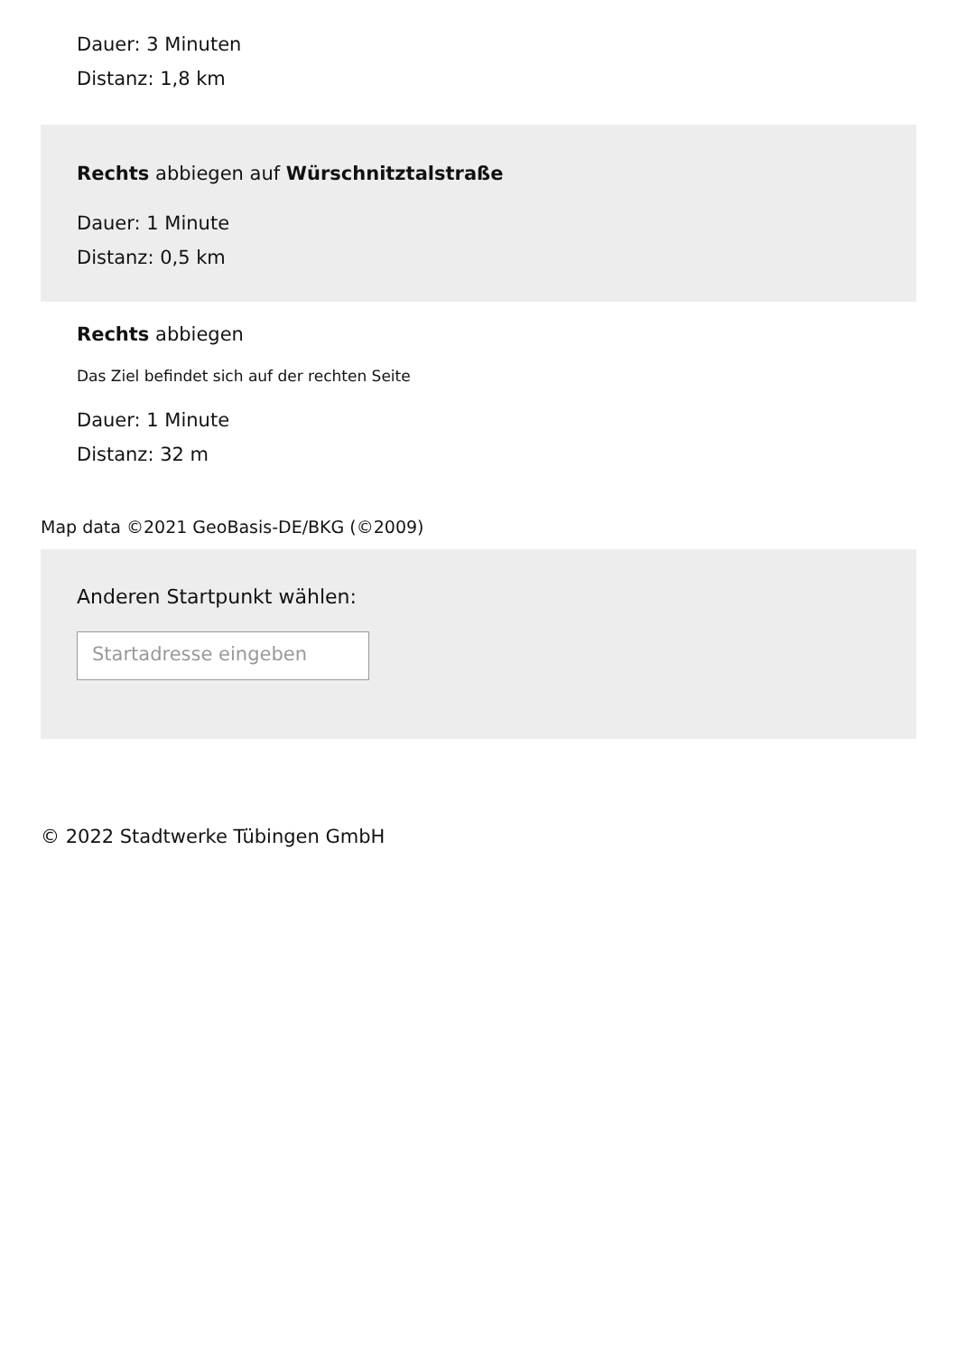Dauer: 3 Minuten
Distanz: 1,8 km
Rechts abbiegen auf Würschnitztalstraße
Dauer: 1 Minute
Distanz: 0,5 km
Rechts abbiegen
Das Ziel befindet sich auf der rechten Seite
Dauer: 1 Minute
Distanz: 32 m
Map data ©2021 GeoBasis-DE/BKG (©2009)
Anderen Startpunkt wählen:
Startadresse eingeben
© 2022 Stadtwerke Tübingen GmbH